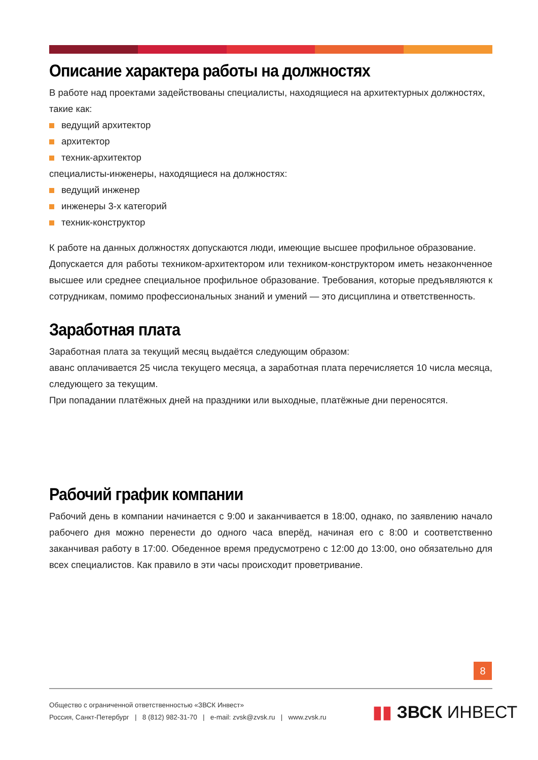Описание характера работы на должностях
В работе над проектами задействованы специалисты, находящиеся на архитектурных должностях, такие как:
ведущий архитектор
архитектор
техник-архитектор
специалисты-инженеры, находящиеся на должностях:
ведущий инженер
инженеры 3-х категорий
техник-конструктор
К работе на данных должностях допускаются люди, имеющие высшее профильное образование.
Допускается для работы техником-архитектором или техником-конструктором иметь незаконченное высшее или среднее специальное профильное образование. Требования, которые предъявляются к сотрудникам, помимо профессиональных знаний и умений — это дисциплина и ответственность.
Заработная плата
Заработная плата за текущий месяц выдаётся следующим образом:
аванс оплачивается 25 числа текущего месяца, а заработная плата перечисляется 10 числа месяца, следующего за текущим.
При попадании платёжных дней на праздники или выходные, платёжные дни переносятся.
Рабочий график компании
Рабочий день в компании начинается с 9:00 и заканчивается в 18:00, однако, по заявлению начало рабочего дня можно перенести до одного часа вперёд, начиная его с 8:00 и соответственно заканчивая работу в 17:00. Обеденное время предусмотрено с 12:00 до 13:00, оно обязательно для всех специалистов. Как правило в эти часы происходит проветривание.
8
Общество с ограниченной ответственностью «ЗВСК Инвест»
Россия, Санкт-Петербург | 8 (812) 982-31-70 | e-mail: zvsk@zvsk.ru | www.zvsk.ru
▮▮ ЗВСК ИНВЕСТ